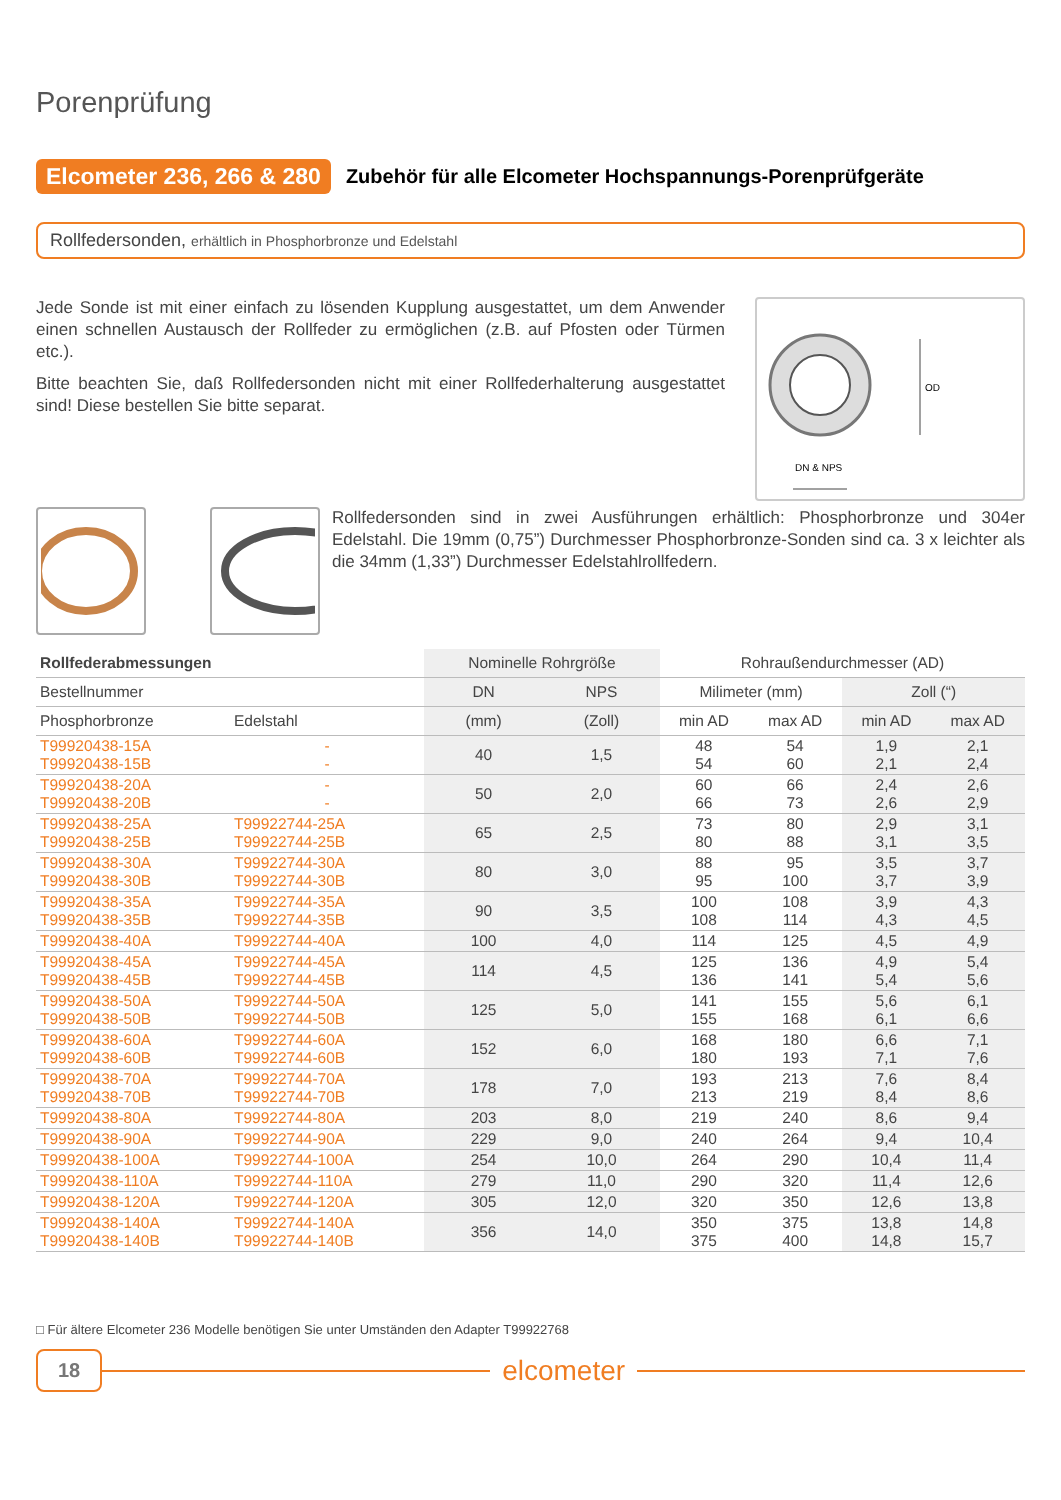Porenprüfung
Elcometer 236, 266 & 280
Zubehör für alle Elcometer Hochspannungs-Porenprüfgeräte
Rollfedersonden, erhältlich in Phosphorbronze und Edelstahl
Jede Sonde ist mit einer einfach zu lösenden Kupplung ausgestattet, um dem Anwender einen schnellen Austausch der Rollfeder zu ermöglichen (z.B. auf Pfosten oder Türmen etc.).
Bitte beachten Sie, daß Rollfedersonden nicht mit einer Rollfederhalterung ausgestattet sind! Diese bestellen Sie bitte separat.
OD
DN & NPS
Rollfedersonden sind in zwei Ausführungen erhältlich: Phosphorbronze und 304er Edelstahl. Die 19mm (0,75”) Durchmesser Phosphorbronze-Sonden sind ca. 3 x leichter als die 34mm (1,33”) Durchmesser Edelstahlrollfedern.
| Rollfederabmessungen | | Nominelle Rohrgröße | | Rohraußendurchmesser (AD) | | | |
| --- | --- | --- | --- | --- | --- | --- | --- |
| Bestellnummer | | DN | NPS | Milimeter (mm) | | Zoll (“) | |
| Phosphorbronze | Edelstahl | (mm) | (Zoll) | min AD | max AD | min AD | max AD |
| T99920438-15A T99920438-15B | - - | 40 | 1,5 | 48 54 | 54 60 | 1,9 2,1 | 2,1 2,4 |
| T99920438-20A T99920438-20B | - - | 50 | 2,0 | 60 66 | 66 73 | 2,4 2,6 | 2,6 2,9 |
| T99920438-25A T99920438-25B | T99922744-25A T99922744-25B | 65 | 2,5 | 73 80 | 80 88 | 2,9 3,1 | 3,1 3,5 |
| T99920438-30A T99920438-30B | T99922744-30A T99922744-30B | 80 | 3,0 | 88 95 | 95 100 | 3,5 3,7 | 3,7 3,9 |
| T99920438-35A T99920438-35B | T99922744-35A T99922744-35B | 90 | 3,5 | 100 108 | 108 114 | 3,9 4,3 | 4,3 4,5 |
| T99920438-40A | T99922744-40A | 100 | 4,0 | 114 | 125 | 4,5 | 4,9 |
| T99920438-45A T99920438-45B | T99922744-45A T99922744-45B | 114 | 4,5 | 125 136 | 136 141 | 4,9 5,4 | 5,4 5,6 |
| T99920438-50A T99920438-50B | T99922744-50A T99922744-50B | 125 | 5,0 | 141 155 | 155 168 | 5,6 6,1 | 6,1 6,6 |
| T99920438-60A T99920438-60B | T99922744-60A T99922744-60B | 152 | 6,0 | 168 180 | 180 193 | 6,6 7,1 | 7,1 7,6 |
| T99920438-70A T99920438-70B | T99922744-70A T99922744-70B | 178 | 7,0 | 193 213 | 213 219 | 7,6 8,4 | 8,4 8,6 |
| T99920438-80A | T99922744-80A | 203 | 8,0 | 219 | 240 | 8,6 | 9,4 |
| T99920438-90A | T99922744-90A | 229 | 9,0 | 240 | 264 | 9,4 | 10,4 |
| T99920438-100A | T99922744-100A | 254 | 10,0 | 264 | 290 | 10,4 | 11,4 |
| T99920438-110A | T99922744-110A | 279 | 11,0 | 290 | 320 | 11,4 | 12,6 |
| T99920438-120A | T99922744-120A | 305 | 12,0 | 320 | 350 | 12,6 | 13,8 |
| T99920438-140A T99920438-140B | T99922744-140A T99922744-140B | 356 | 14,0 | 350 375 | 375 400 | 13,8 14,8 | 14,8 15,7 |
□ Für ältere Elcometer 236 Modelle benötigen Sie unter Umständen den Adapter T99922768
18 elcometer